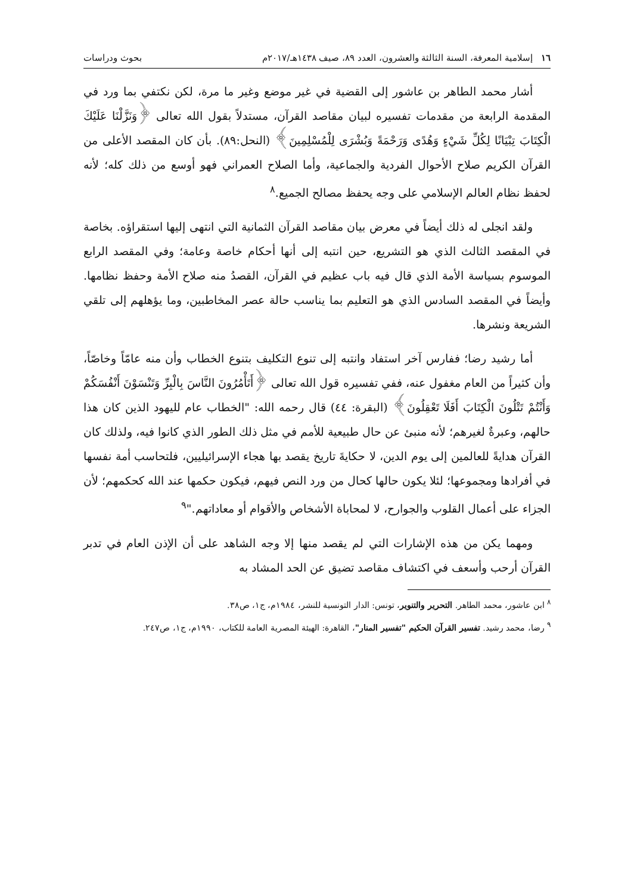١٦ إسلامية المعرفة، السنة الثالثة والعشرون، العدد ٨٩، صيف ١٤٣٨هـ/٢٠١٧م بحوث ودراسات
أشار محمد الطاهر بن عاشور إلى القضية في غير موضع وغير ما مرة، لكن نكتفي بما ورد في المقدمة الرابعة من مقدمات تفسيره لبيان مقاصد القرآن، مستدلاً بقول الله تعالى ﴿وَنَزَّلْنَا عَلَيْكَ الْكِتَابَ تِبْيَانًا لِكُلِّ شَيْءٍ وَهُدًى وَرَحْمَةً وَبُشْرَى لِلْمُسْلِمِينَ﴾ (النحل:٨٩). بأن كان المقصد الأعلى من القرآن الكريم صلاح الأحوال الفردية والجماعية، وأما الصلاح العمراني فهو أوسع من ذلك كله؛ لأنه لحفظ نظام العالم الإسلامي على وجه يحفظ مصالح الجميع.<sup>٨</sup>
ولقد انجلى له ذلك أيضاً في معرض بيان مقاصد القرآن الثمانية التي انتهى إليها استقراؤه. بخاصة في المقصد الثالث الذي هو التشريع، حين انتبه إلى أنها أحكام خاصة وعامة؛ وفي المقصد الرابع الموسوم بسياسة الأمة الذي قال فيه باب عظيم في القرآن، القصدُ منه صلاح الأمة وحفظ نظامها. وأيضاً في المقصد السادس الذي هو التعليم بما يناسب حالة عصر المخاطبين، وما يؤهلهم إلى تلقي الشريعة ونشرها.
أما رشيد رضا؛ ففارس آخر استفاد وانتبه إلى تنوع التكليف بتنوع الخطاب وأن منه عامّاً وخاصّاً، وأن كثيراً من العام مغفول عنه، ففي تفسيره قول الله تعالى ﴿أَتَأْمُرُونَ النَّاسَ بِالْبِرِّ وَتَنْسَوْنَ أَنْفُسَكُمْ وَأَنْتُمْ تَتْلُونَ الْكِتَابَ أَفَلَا تَعْقِلُونَ﴾ (البقرة: ٤٤) قال رحمه الله: "الخطاب عام لليهود الذين كان هذا حالهم، وعبرةٌ لغيرهم؛ لأنه منبئ عن حال طبيعية للأمم في مثل ذلك الطور الذي كانوا فيه، ولذلك كان القرآن هدايةً للعالمين إلى يوم الدين، لا حكايةَ تاريخ يقصد بها هجاء الإسرائيليين، فلتحاسب أمة نفسها في أفرادها ومجموعها؛ لئلا يكون حالها كحال من ورد النص فيهم، فيكون حكمها عند الله كحكمهم؛ لأن الجزاء على أعمال القلوب والجوارح، لا لمحاباة الأشخاص والأقوام أو معاداتهم."<sup>٩</sup>
ومهما يكن من هذه الإشارات التي لم يقصد منها إلا وجه الشاهد على أن الإذن العام في تدبر القرآن أرحب وأسعف في اكتشاف مقاصد تضيق عن الحد المشاد به
<sup>٨</sup> ابن عاشور، محمد الطاهر. التحرير والتنوير، تونس: الدار التونسية للنشر، ١٩٨٤م، ج١، ص٣٨.
<sup>٩</sup> رضا، محمد رشيد. تفسير القرآن الحكيم "تفسير المنار"، القاهرة: الهيئة المصرية العامة للكتاب، ١٩٩٠م، ج١، ص٢٤٧.